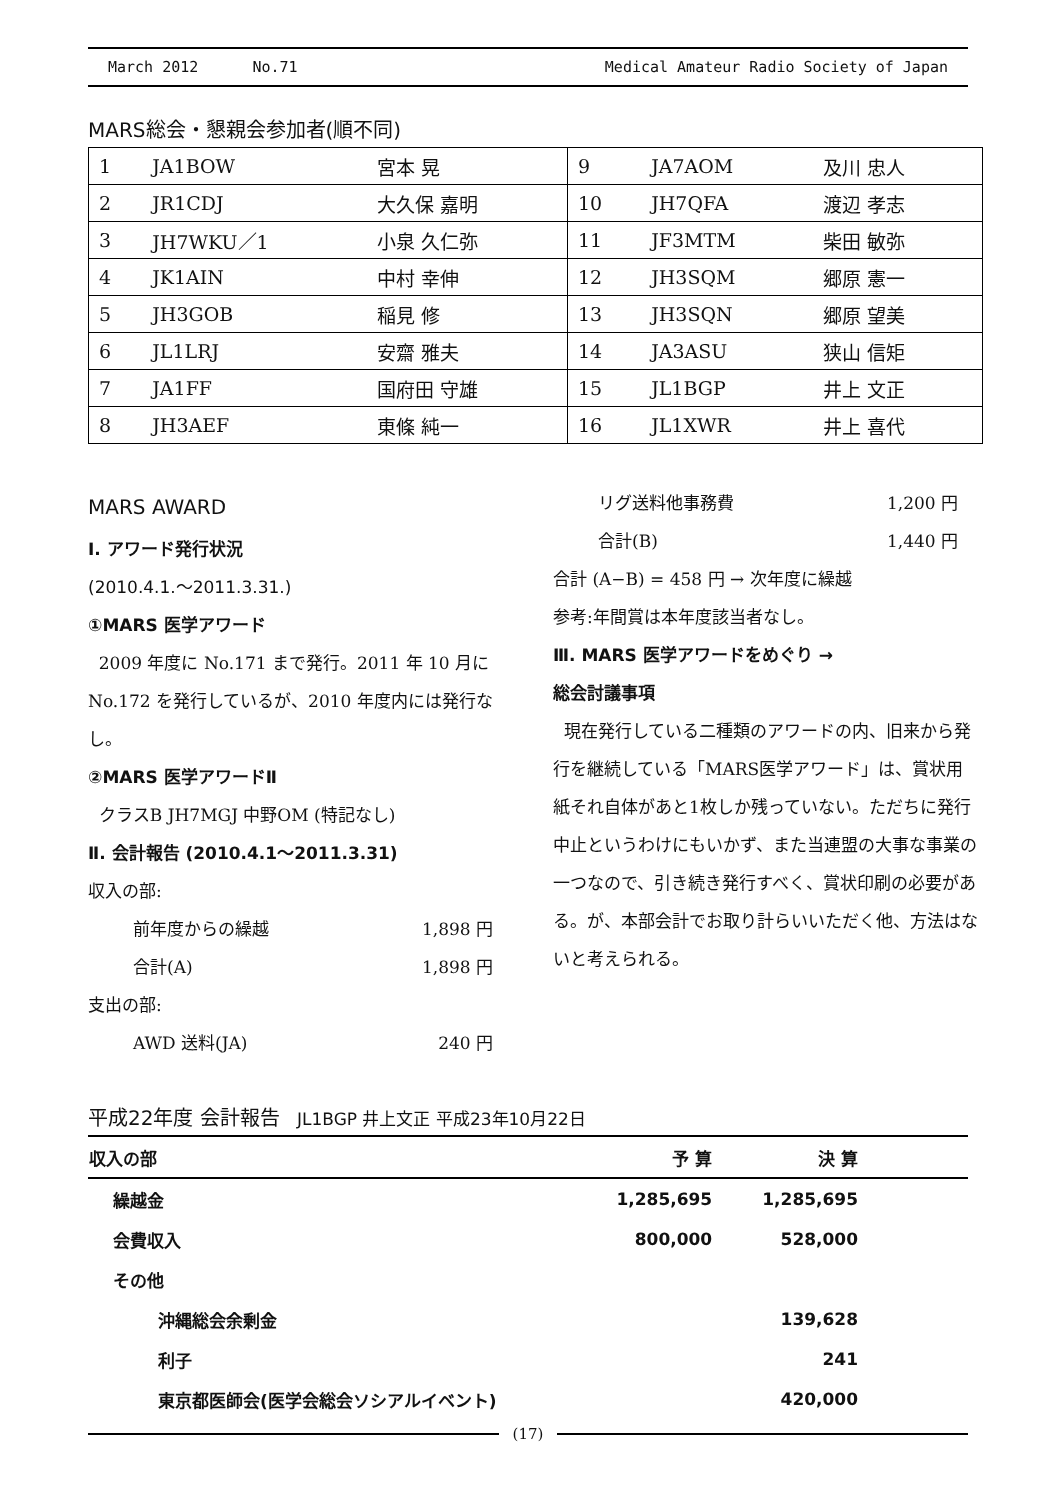March 2012 No.71 Medical Amateur Radio Society of Japan
MARS総会・懇親会参加者(順不同)
| 1 | JA1BOW | 宮本 晃 | 9 | JA7AOM | 及川 忠人 |
| 2 | JR1CDJ | 大久保 嘉明 | 10 | JH7QFA | 渡辺 孝志 |
| 3 | JH7WKU／1 | 小泉 久仁弥 | 11 | JF3MTM | 柴田 敏弥 |
| 4 | JK1AIN | 中村 幸伸 | 12 | JH3SQM | 郷原 憲一 |
| 5 | JH3GOB | 稲見 修 | 13 | JH3SQN | 郷原 望美 |
| 6 | JL1LRJ | 安齋 雅夫 | 14 | JA3ASU | 狭山 信矩 |
| 7 | JA1FF | 国府田 守雄 | 15 | JL1BGP | 井上 文正 |
| 8 | JH3AEF | 東條 純一 | 16 | JL1XWR | 井上 喜代 |
MARS AWARD
Ⅰ. アワード発行状況
(2010.4.1.～2011.3.31.)
①MARS 医学アワード
2009 年度に No.171 まで発行。2011 年 10 月に No.172 を発行しているが、2010 年度内には発行なし。
②MARS 医学アワードⅡ
クラスB JH7MGJ 中野OM (特記なし)
Ⅱ. 会計報告 (2010.4.1～2011.3.31)
収入の部:
前年度からの繰越 1,898 円
合計(A) 1,898 円
支出の部:
AWD 送料(JA) 240 円
リグ送料他事務費 1,200 円
合計(B) 1,440 円
合計 (A−B) = 458 円 → 次年度に繰越
参考:年間賞は本年度該当者なし。
Ⅲ. MARS 医学アワードをめぐり →
総会討議事項
現在発行している二種類のアワードの内、旧来から発行を継続している「MARS医学アワード」は、賞状用紙それ自体があと1枚しか残っていない。ただちに発行中止というわけにもいかず、また当連盟の大事な事業の一つなので、引き続き発行すべく、賞状印刷の必要がある。が、本部会計でお取り計らいいただく他、方法はないと考えられる。
平成22年度 会計報告 JL1BGP 井上文正 平成23年10月22日
| 収入の部 | 予 算 | 決 算 |
| --- | --- | --- |
| 繰越金 | 1,285,695 | 1,285,695 |
| 会費収入 | 800,000 | 528,000 |
| その他 | | |
| 沖縄総会余剰金 | | 139,628 |
| 利子 | | 241 |
| 東京都医師会(医学会総会ソシアルイベント) | | 420,000 |
(17)